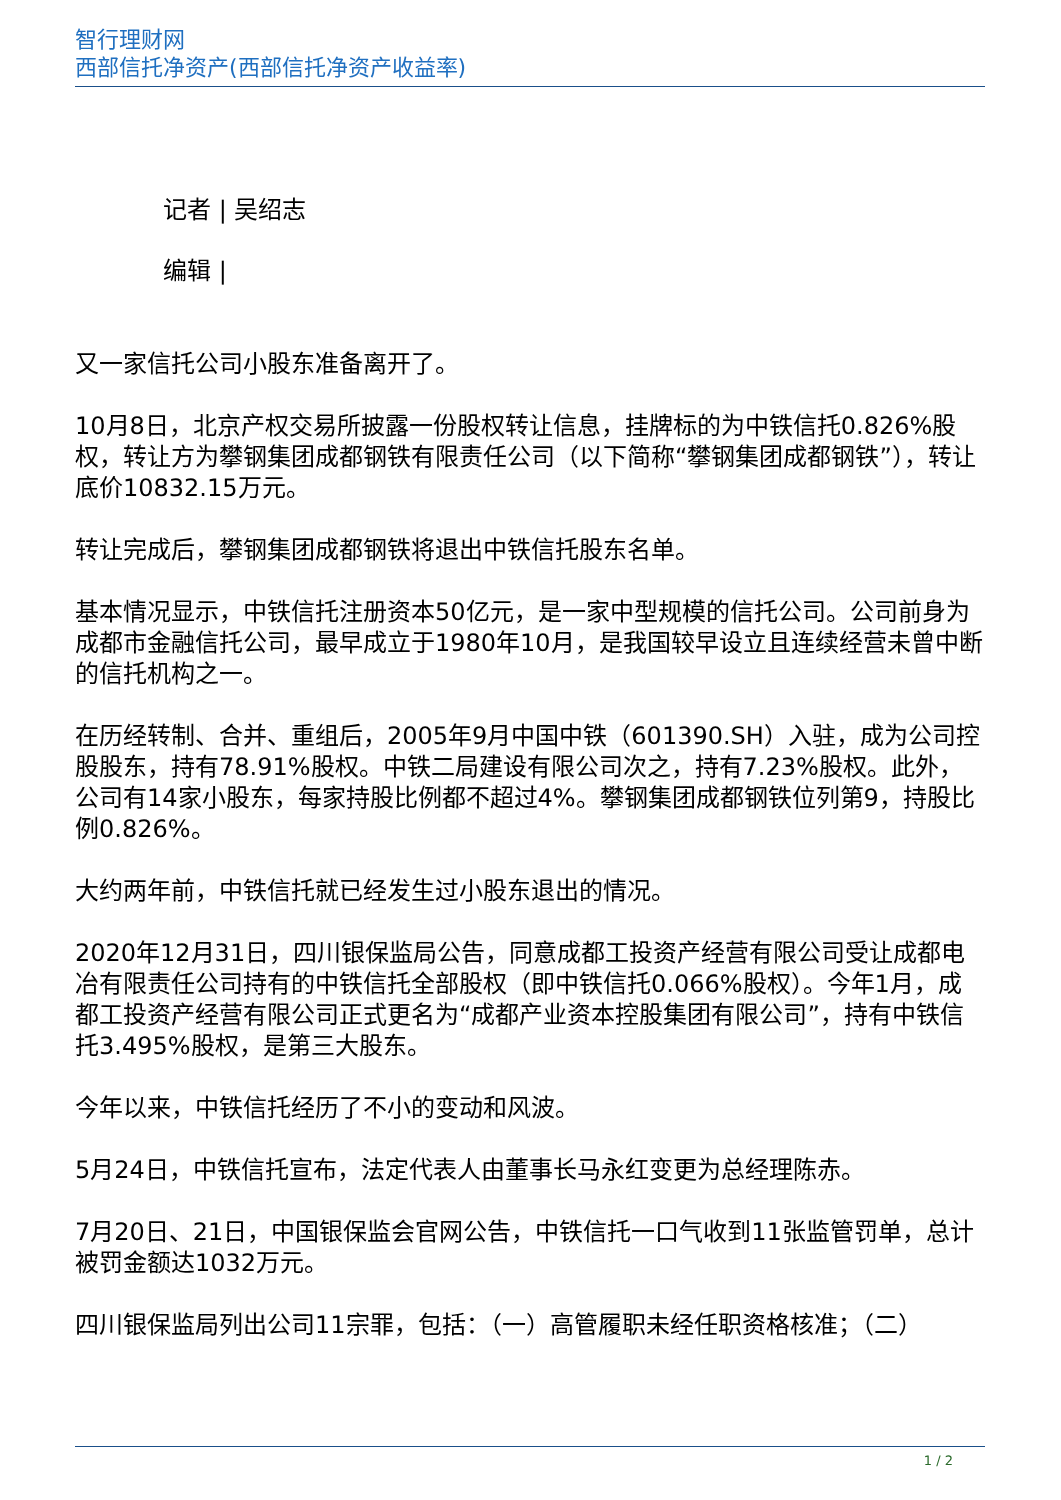智行理财网
西部信托净资产(西部信托净资产收益率)
记者 | 吴绍志
编辑 |
又一家信托公司小股东准备离开了。
10月8日，北京产权交易所披露一份股权转让信息，挂牌标的为中铁信托0.826%股权，转让方为攀钢集团成都钢铁有限责任公司（以下简称“攀钢集团成都钢铁”），转让底价10832.15万元。
转让完成后，攀钢集团成都钢铁将退出中铁信托股东名单。
基本情况显示，中铁信托注册资本50亿元，是一家中型规模的信托公司。公司前身为成都市金融信托公司，最早成立于1980年10月，是我国较早设立且连续经营未曾中断的信托机构之一。
在历经转制、合并、重组后，2005年9月中国中铁（601390.SH）入驻，成为公司控股股东，持有78.91%股权。中铁二局建设有限公司次之，持有7.23%股权。此外，公司有14家小股东，每家持股比例都不超过4%。攀钢集团成都钢铁位列第9，持股比例0.826%。
大约两年前，中铁信托就已经发生过小股东退出的情况。
2020年12月31日，四川银保监局公告，同意成都工投资产经营有限公司受让成都电冶有限责任公司持有的中铁信托全部股权（即中铁信托0.066%股权）。今年1月，成都工投资产经营有限公司正式更名为“成都产业资本控股集团有限公司”，持有中铁信托3.495%股权，是第三大股东。
今年以来，中铁信托经历了不小的变动和风波。
5月24日，中铁信托宣布，法定代表人由董事长马永红变更为总经理陈赤。
7月20日、21日，中国银保监会官网公告，中铁信托一口气收到11张监管罚单，总计被罚金额达1032万元。
四川银保监局列出公司11宗罪，包括：（一）高管履职未经任职资格核准；（二）
1 / 2